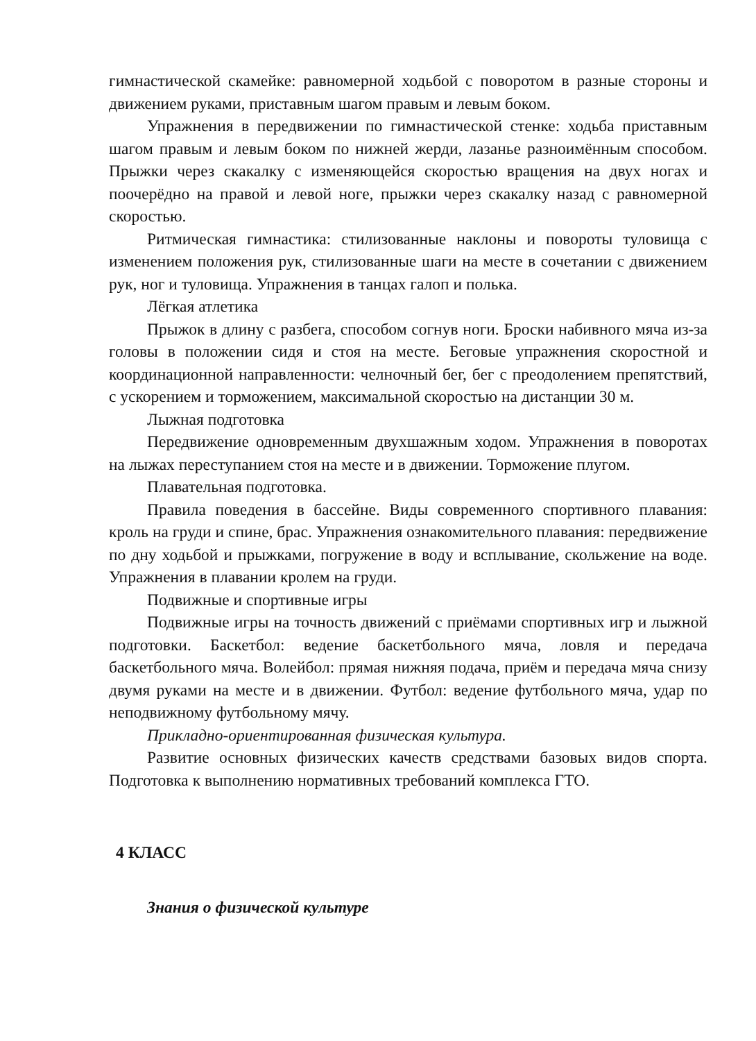гимнастической скамейке: равномерной ходьбой с поворотом в разные стороны и движением руками, приставным шагом правым и левым боком.
Упражнения в передвижении по гимнастической стенке: ходьба приставным шагом правым и левым боком по нижней жерди, лазанье разноимённым способом. Прыжки через скакалку с изменяющейся скоростью вращения на двух ногах и поочерёдно на правой и левой ноге, прыжки через скакалку назад с равномерной скоростью.
Ритмическая гимнастика: стилизованные наклоны и повороты туловища с изменением положения рук, стилизованные шаги на месте в сочетании с движением рук, ног и туловища. Упражнения в танцах галоп и полька.
Лёгкая атлетика
Прыжок в длину с разбега, способом согнув ноги. Броски набивного мяча из-за головы в положении сидя и стоя на месте. Беговые упражнения скоростной и координационной направленности: челночный бег, бег с преодолением препятствий, с ускорением и торможением, максимальной скоростью на дистанции 30 м.
Лыжная подготовка
Передвижение одновременным двухшажным ходом. Упражнения в поворотах на лыжах переступанием стоя на месте и в движении. Торможение плугом.
Плавательная подготовка.
Правила поведения в бассейне. Виды современного спортивного плавания: кроль на груди и спине, брас. Упражнения ознакомительного плавания: передвижение по дну ходьбой и прыжками, погружение в воду и всплывание, скольжение на воде. Упражнения в плавании кролем на груди.
Подвижные и спортивные игры
Подвижные игры на точность движений с приёмами спортивных игр и лыжной подготовки. Баскетбол: ведение баскетбольного мяча, ловля и передача баскетбольного мяча. Волейбол: прямая нижняя подача, приём и передача мяча снизу двумя руками на месте и в движении. Футбол: ведение футбольного мяча, удар по неподвижному футбольному мячу.
Прикладно-ориентированная физическая культура.
Развитие основных физических качеств средствами базовых видов спорта. Подготовка к выполнению нормативных требований комплекса ГТО.
4 КЛАСС
Знания о физической культуре